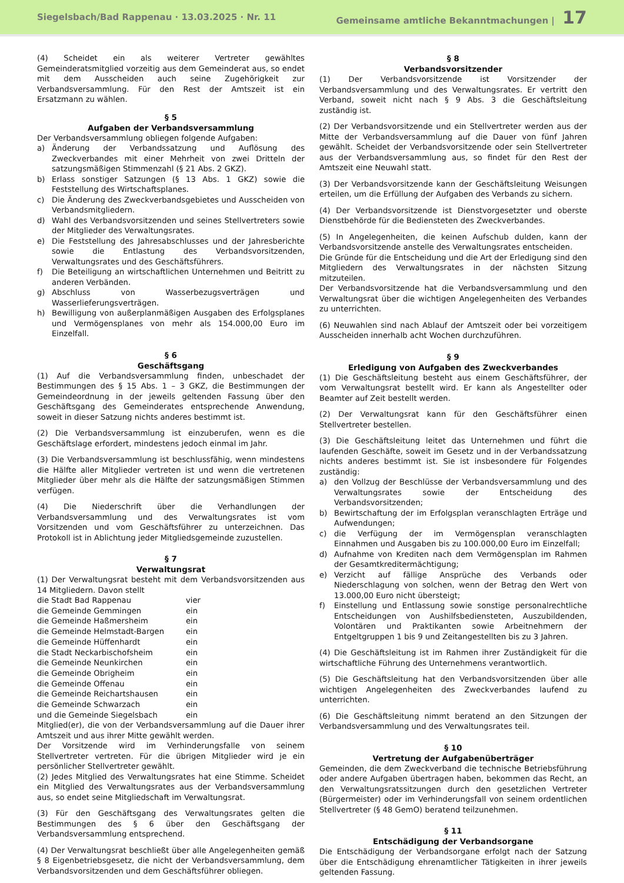Siegelsbach/Bad Rappenau · 13.03.2025 · Nr. 11 Gemeinsame amtliche Bekanntmachungen | 17
(4) Scheidet ein als weiterer Vertreter gewähltes Gemeinderatsmitglied vorzeitig aus dem Gemeinderat aus, so endet mit dem Ausscheiden auch seine Zugehörigkeit zur Verbandsversammlung. Für den Rest der Amtszeit ist ein Ersatzmann zu wählen.
§ 5
Aufgaben der Verbandsversammlung
Der Verbandsversammlung obliegen folgende Aufgaben:
a) Änderung der Verbandssatzung und Auflösung des Zweckverbandes mit einer Mehrheit von zwei Dritteln der satzungsmäßigen Stimmenzahl (§ 21 Abs. 2 GKZ).
b) Erlass sonstiger Satzungen (§ 13 Abs. 1 GKZ) sowie die Feststellung des Wirtschaftsplanes.
c) Die Änderung des Zweckverbandsgebietes und Ausscheiden von Verbandsmitgliedern.
d) Wahl des Verbandsvorsitzenden und seines Stellvertreters sowie der Mitglieder des Verwaltungsrates.
e) Die Feststellung des Jahresabschlusses und der Jahresberichte sowie die Entlastung des Verbandsvorsitzenden, Verwaltungsrates und des Geschäftsführers.
f) Die Beteiligung an wirtschaftlichen Unternehmen und Beitritt zu anderen Verbänden.
g) Abschluss von Wasserbezugsverträgen und Wasserlieferungsverträgen.
h) Bewilligung von außerplanmäßigen Ausgaben des Erfolgsplanes und Vermögensplanes von mehr als 154.000,00 Euro im Einzelfall.
§ 6
Geschäftsgang
(1) Auf die Verbandsversammlung finden, unbeschadet der Bestimmungen des § 15 Abs. 1 – 3 GKZ, die Bestimmungen der Gemeindeordnung in der jeweils geltenden Fassung über den Geschäftsgang des Gemeinderates entsprechende Anwendung, soweit in dieser Satzung nichts anderes bestimmt ist.
(2) Die Verbandsversammlung ist einzuberufen, wenn es die Geschäftslage erfordert, mindestens jedoch einmal im Jahr.
(3) Die Verbandsversammlung ist beschlussfähig, wenn mindestens die Hälfte aller Mitglieder vertreten ist und wenn die vertretenen Mitglieder über mehr als die Hälfte der satzungsmäßigen Stimmen verfügen.
(4) Die Niederschrift über die Verhandlungen der Verbandsversammlung und des Verwaltungsrates ist vom Vorsitzenden und vom Geschäftsführer zu unterzeichnen. Das Protokoll ist in Ablichtung jeder Mitgliedsgemeinde zuzustellen.
§ 7
Verwaltungsrat
(1) Der Verwaltungsrat besteht mit dem Verbandsvorsitzenden aus 14 Mitgliedern. Davon stellt
| die Stadt Bad Rappenau | vier |
| die Gemeinde Gemmingen | ein |
| die Gemeinde Haßmersheim | ein |
| die Gemeinde Helmstadt-Bargen | ein |
| die Gemeinde Hüffenhardt | ein |
| die Stadt Neckarbischofsheim | ein |
| die Gemeinde Neunkirchen | ein |
| die Gemeinde Obrigheim | ein |
| die Gemeinde Offenau | ein |
| die Gemeinde Reichartshausen | ein |
| die Gemeinde Schwarzach | ein |
| und die Gemeinde Siegelsbach | ein |
Mitglied(er), die von der Verbandsversammlung auf die Dauer ihrer Amtszeit und aus ihrer Mitte gewählt werden.
Der Vorsitzende wird im Verhinderungsfalle von seinem Stellvertreter vertreten. Für die übrigen Mitglieder wird je ein persönlicher Stellvertreter gewählt.
(2) Jedes Mitglied des Verwaltungsrates hat eine Stimme. Scheidet ein Mitglied des Verwaltungsrates aus der Verbandsversammlung aus, so endet seine Mitgliedschaft im Verwaltungsrat.
(3) Für den Geschäftsgang des Verwaltungsrates gelten die Bestimmungen des § 6 über den Geschäftsgang der Verbandsversammlung entsprechend.
(4) Der Verwaltungsrat beschließt über alle Angelegenheiten gemäß § 8 Eigenbetriebsgesetz, die nicht der Verbandsversammlung, dem Verbandsvorsitzenden und dem Geschäftsführer obliegen.
§ 8
Verbandsvorsitzender
(1) Der Verbandsvorsitzende ist Vorsitzender der Verbandsversammlung und des Verwaltungsrates. Er vertritt den Verband, soweit nicht nach § 9 Abs. 3 die Geschäftsleitung zuständig ist.
(2) Der Verbandsvorsitzende und ein Stellvertreter werden aus der Mitte der Verbandsversammlung auf die Dauer von fünf Jahren gewählt. Scheidet der Verbandsvorsitzende oder sein Stellvertreter aus der Verbandsversammlung aus, so findet für den Rest der Amtszeit eine Neuwahl statt.
(3) Der Verbandsvorsitzende kann der Geschäftsleitung Weisungen erteilen, um die Erfüllung der Aufgaben des Verbands zu sichern.
(4) Der Verbandsvorsitzende ist Dienstvorgesetzter und oberste Dienstbehörde für die Bediensteten des Zweckverbandes.
(5) In Angelegenheiten, die keinen Aufschub dulden, kann der Verbandsvorsitzende anstelle des Verwaltungsrates entscheiden.
Die Gründe für die Entscheidung und die Art der Erledigung sind den Mitgliedern des Verwaltungsrates in der nächsten Sitzung mitzuteilen.
Der Verbandsvorsitzende hat die Verbandsversammlung und den Verwaltungsrat über die wichtigen Angelegenheiten des Verbandes zu unterrichten.
(6) Neuwahlen sind nach Ablauf der Amtszeit oder bei vorzeitigem Ausscheiden innerhalb acht Wochen durchzuführen.
§ 9
Erledigung von Aufgaben des Zweckverbandes
(1) Die Geschäftsleitung besteht aus einem Geschäftsführer, der vom Verwaltungsrat bestellt wird. Er kann als Angestellter oder Beamter auf Zeit bestellt werden.
(2) Der Verwaltungsrat kann für den Geschäftsführer einen Stellvertreter bestellen.
(3) Die Geschäftsleitung leitet das Unternehmen und führt die laufenden Geschäfte, soweit im Gesetz und in der Verbandssatzung nichts anderes bestimmt ist. Sie ist insbesondere für Folgendes zuständig:
a) den Vollzug der Beschlüsse der Verbandsversammlung und des Verwaltungsrates sowie der Entscheidung des Verbandsvorsitzenden;
b) Bewirtschaftung der im Erfolgsplan veranschlagten Erträge und Aufwendungen;
c) die Verfügung der im Vermögensplan veranschlagten Einnahmen und Ausgaben bis zu 100.000,00 Euro im Einzelfall;
d) Aufnahme von Krediten nach dem Vermögensplan im Rahmen der Gesamtkreditermächtigung;
e) Verzicht auf fällige Ansprüche des Verbands oder Niederschlagung von solchen, wenn der Betrag den Wert von 13.000,00 Euro nicht übersteigt;
f) Einstellung und Entlassung sowie sonstige personalrechtliche Entscheidungen von Aushilfsbediensteten, Auszubildenden, Volontären und Praktikanten sowie Arbeitnehmern der Entgeltgruppen 1 bis 9 und Zeitangestellten bis zu 3 Jahren.
(4) Die Geschäftsleitung ist im Rahmen ihrer Zuständigkeit für die wirtschaftliche Führung des Unternehmens verantwortlich.
(5) Die Geschäftsleitung hat den Verbandsvorsitzenden über alle wichtigen Angelegenheiten des Zweckverbandes laufend zu unterrichten.
(6) Die Geschäftsleitung nimmt beratend an den Sitzungen der Verbandsversammlung und des Verwaltungsrates teil.
§ 10
Vertretung der Aufgabenüberträger
Gemeinden, die dem Zweckverband die technische Betriebsführung oder andere Aufgaben übertragen haben, bekommen das Recht, an den Verwaltungsratssitzungen durch den gesetzlichen Vertreter (Bürgermeister) oder im Verhinderungsfall von seinem ordentlichen Stellvertreter (§ 48 GemO) beratend teilzunehmen.
§ 11
Entschädigung der Verbandsorgane
Die Entschädigung der Verbandsorgane erfolgt nach der Satzung über die Entschädigung ehrenamtlicher Tätigkeiten in ihrer jeweils geltenden Fassung.